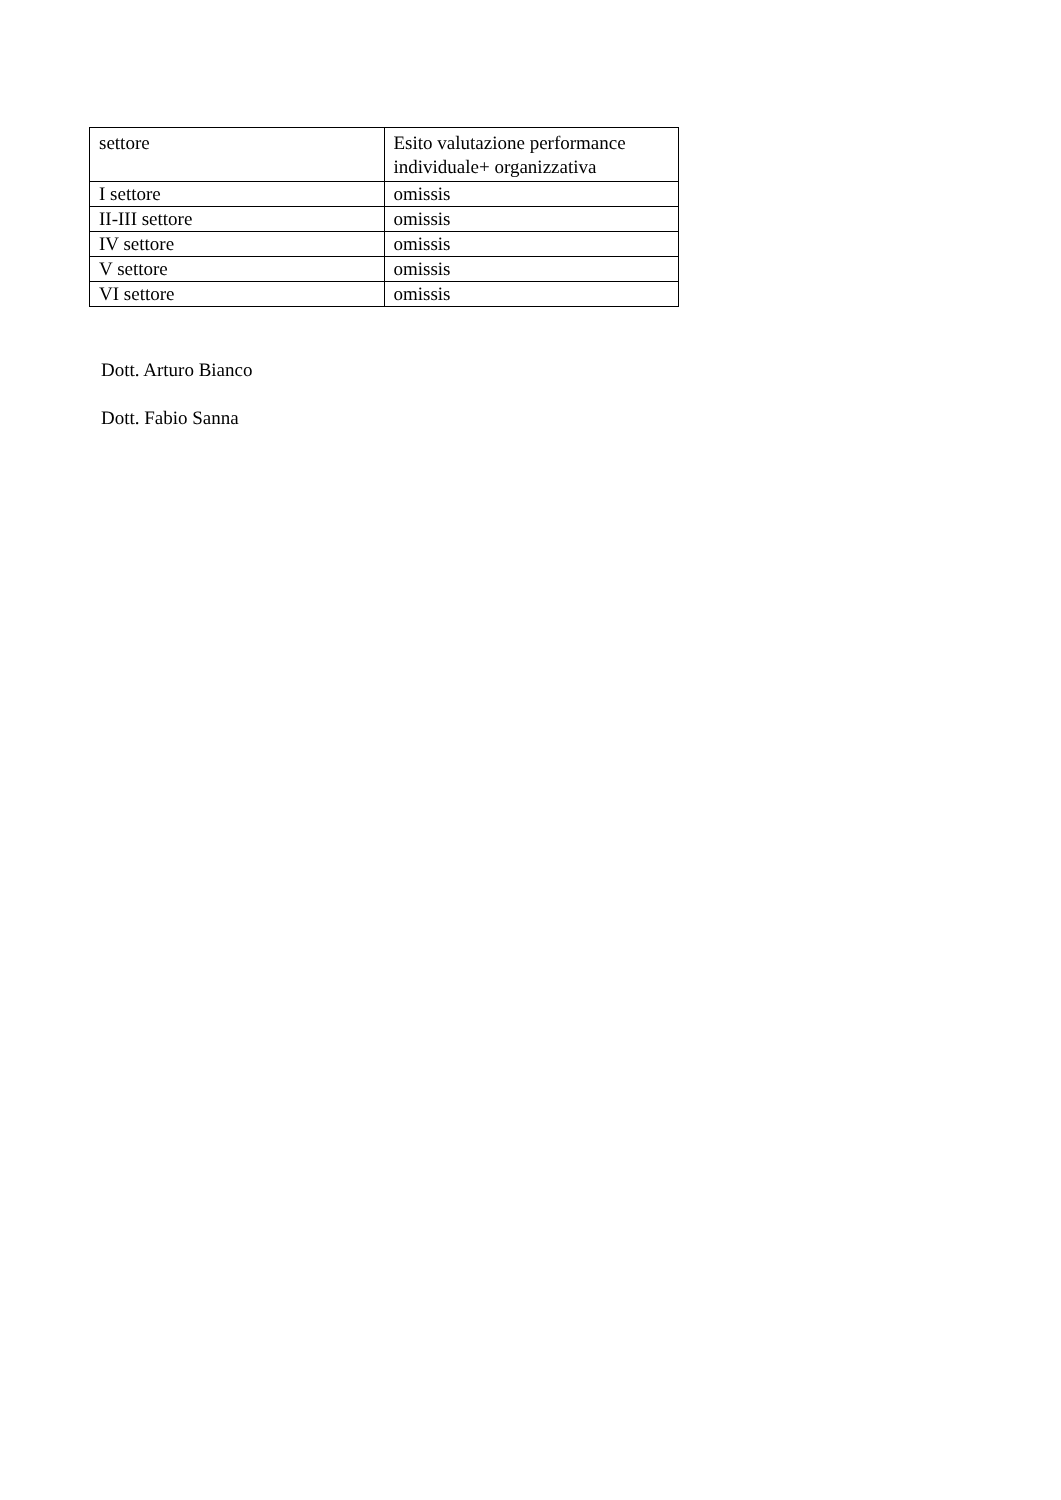| settore | Esito valutazione performance individuale+ organizzativa |
| I settore | omissis |
| II-III settore | omissis |
| IV settore | omissis |
| V settore | omissis |
| VI settore | omissis |
Dott. Arturo Bianco
Dott. Fabio Sanna